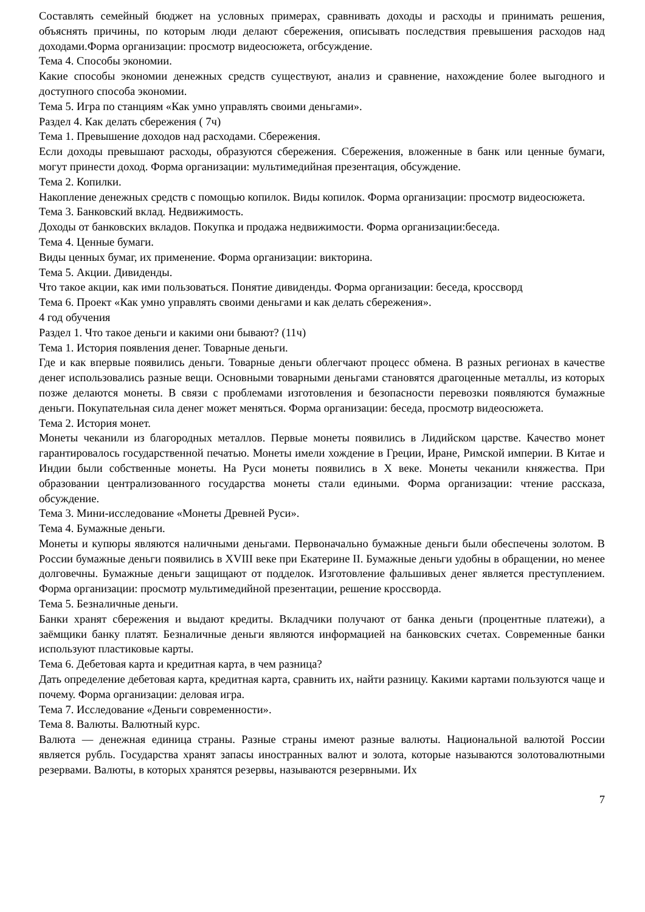Составлять семейный бюджет на условных примерах, сравнивать доходы и расходы и принимать решения, объяснять причины, по которым люди делают сбережения, описывать последствия превышения расходов над доходами.Форма организации: просмотр видеосюжета, огбсуждение.
Тема 4. Способы экономии.
Какие способы экономии денежных средств существуют, анализ и сравнение, нахождение более выгодного и доступного способа экономии.
Тема 5. Игра по станциям «Как умно управлять своими деньгами».
Раздел 4. Как делать сбережения ( 7ч)
Тема 1. Превышение доходов над расходами. Сбережения.
Если доходы превышают расходы, образуются сбережения. Сбережения, вложенные в банк или ценные бумаги, могут принести доход. Форма организации: мультимедийная презентация, обсуждение.
Тема 2. Копилки.
Накопление денежных средств с помощью копилок. Виды копилок. Форма организации: просмотр видеосюжета.
Тема 3. Банковский вклад. Недвижимость.
Доходы от банковских вкладов. Покупка и продажа недвижимости. Форма организации:беседа.
Тема 4. Ценные бумаги.
Виды ценных бумаг, их применение. Форма организации: викторина.
Тема 5. Акции. Дивиденды.
Что такое акции, как ими пользоваться. Понятие дивиденды. Форма организации: беседа, кроссворд
Тема 6. Проект «Как умно управлять своими деньгами и как делать сбережения».
4 год обучения
Раздел 1. Что такое деньги и какими они бывают? (11ч)
Тема 1. История появления денег. Товарные деньги.
Где и как впервые появились деньги. Товарные деньги облегчают процесс обмена. В разных регионах в качестве денег использовались разные вещи. Основными товарными деньгами становятся драгоценные металлы, из которых позже делаются монеты. В связи с проблемами изготовления и безопасности перевозки появляются бумажные деньги. Покупательная сила денег может меняться. Форма организации: беседа, просмотр видеосюжета.
Тема 2. История монет.
Монеты чеканили из благородных металлов. Первые монеты появились в Лидийском царстве. Качество монет гарантировалось государственной печатью. Монеты имели хождение в Греции, Иране, Римской империи. В Китае и Индии были собственные монеты. На Руси монеты появились в X веке. Монеты чеканили княжества. При образовании централизованного государства монеты стали едиными. Форма организации: чтение рассказа, обсуждение.
Тема 3. Мини-исследование «Монеты Древней Руси».
Тема 4. Бумажные деньги.
Монеты и купюры являются наличными деньгами. Первоначально бумажные деньги были обеспечены золотом. В России бумажные деньги появились в XVIII веке при Екатерине II. Бумажные деньги удобны в обращении, но менее долговечны. Бумажные деньги защищают от подделок. Изготовление фальшивых денег является преступлением. Форма организации: просмотр мультимедийной презентации, решение кроссворда.
Тема 5. Безналичные деньги.
Банки хранят сбережения и выдают кредиты. Вкладчики получают от банка деньги (процентные платежи), а заёмщики банку платят. Безналичные деньги являются информацией на банковских счетах. Современные банки используют пластиковые карты.
Тема 6. Дебетовая карта и кредитная карта, в чем разница?
Дать определение дебетовая карта, кредитная карта, сравнить их, найти разницу. Какими картами пользуются чаще и почему. Форма организации: деловая игра.
Тема 7. Исследование «Деньги современности».
Тема 8. Валюты. Валютный курс.
Валюта — денежная единица страны. Разные страны имеют разные валюты. Национальной валютой России является рубль. Государства хранят запасы иностранных валют и золота, которые называются золотовалютными резервами. Валюты, в которых хранятся резервы, называются резервными. Их
7